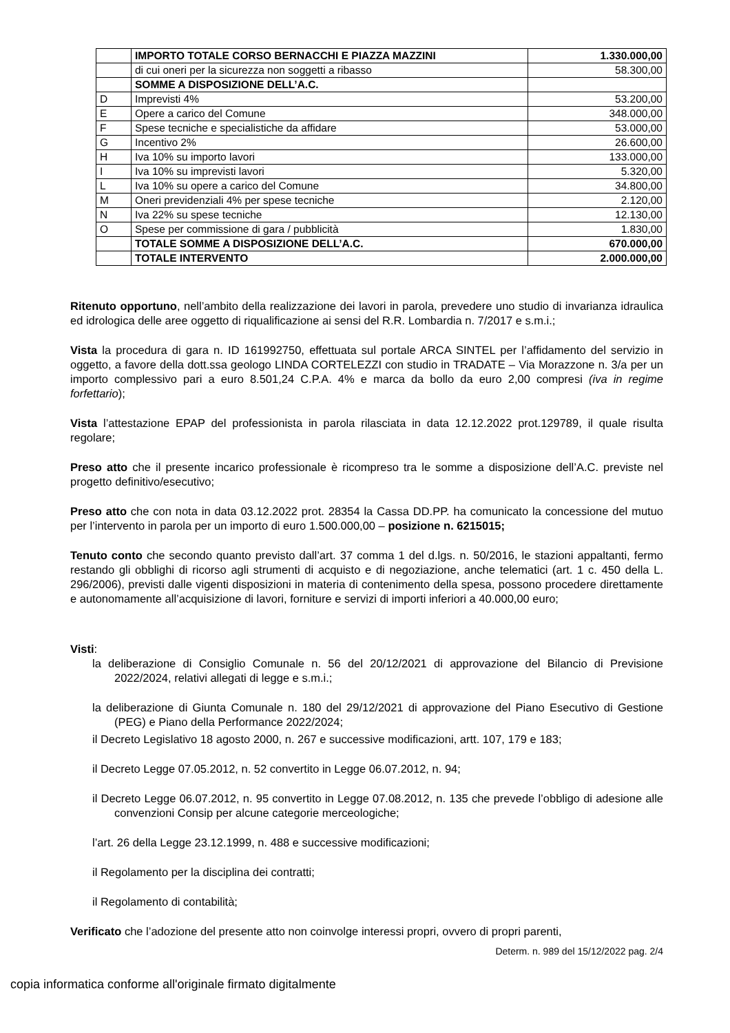| | IMPORTO TOTALE CORSO BERNACCHI E PIAZZA MAZZINI | 1.330.000,00 |
| | di cui oneri per la sicurezza non soggetti a ribasso | 58.300,00 |
| | SOMME A DISPOSIZIONE DELL’A.C. | |
| D | Imprevisti 4% | 53.200,00 |
| E | Opere a carico del Comune | 348.000,00 |
| F | Spese tecniche e specialistiche da affidare | 53.000,00 |
| G | Incentivo 2% | 26.600,00 |
| H | Iva 10% su importo lavori | 133.000,00 |
| I | Iva 10% su imprevisti lavori | 5.320,00 |
| L | Iva 10% su opere a carico del Comune | 34.800,00 |
| M | Oneri previdenziali 4% per spese tecniche | 2.120,00 |
| N | Iva 22% su spese tecniche | 12.130,00 |
| O | Spese per commissione di gara / pubblicità | 1.830,00 |
| | TOTALE SOMME A DISPOSIZIONE DELL’A.C. | 670.000,00 |
| | TOTALE INTERVENTO | 2.000.000,00 |
Ritenuto opportuno, nell’ambito della realizzazione dei lavori in parola, prevedere uno studio di invarianza idraulica ed idrologica delle aree oggetto di riqualificazione ai sensi del R.R. Lombardia n. 7/2017 e s.m.i.;
Vista la procedura di gara n. ID 161992750, effettuata sul portale ARCA SINTEL per l’affidamento del servizio in oggetto, a favore della dott.ssa geologo LINDA CORTELEZZI con studio in TRADATE – Via Morazzone n. 3/a per un importo complessivo pari a euro 8.501,24 C.P.A. 4% e marca da bollo da euro 2,00 compresi (iva in regime forfettario);
Vista l’attestazione EPAP del professionista in parola rilasciata in data 12.12.2022 prot.129789, il quale risulta regolare;
Preso atto che il presente incarico professionale è ricompreso tra le somme a disposizione dell’A.C. previste nel progetto definitivo/esecutivo;
Preso atto che con nota in data 03.12.2022 prot. 28354 la Cassa DD.PP. ha comunicato la concessione del mutuo per l’intervento in parola per un importo di euro 1.500.000,00 – posizione n. 6215015;
Tenuto conto che secondo quanto previsto dall’art. 37 comma 1 del d.lgs. n. 50/2016, le stazioni appaltanti, fermo restando gli obblighi di ricorso agli strumenti di acquisto e di negoziazione, anche telematici (art. 1 c. 450 della L. 296/2006), previsti dalle vigenti disposizioni in materia di contenimento della spesa, possono procedere direttamente e autonomamente all’acquisizione di lavori, forniture e servizi di importi inferiori a 40.000,00 euro;
Visti:
la deliberazione di Consiglio Comunale n. 56 del 20/12/2021 di approvazione del Bilancio di Previsione 2022/2024, relativi allegati di legge e s.m.i.;
la deliberazione di Giunta Comunale n. 180 del 29/12/2021 di approvazione del Piano Esecutivo di Gestione (PEG) e Piano della Performance 2022/2024;
il Decreto Legislativo 18 agosto 2000, n. 267 e successive modificazioni, artt. 107, 179 e 183;
il Decreto Legge 07.05.2012, n. 52 convertito in Legge 06.07.2012, n. 94;
il Decreto Legge 06.07.2012, n. 95 convertito in Legge 07.08.2012, n. 135 che prevede l’obbligo di adesione alle convenzioni Consip per alcune categorie merceologiche;
l’art. 26 della Legge 23.12.1999, n. 488 e successive modificazioni;
il Regolamento per la disciplina dei contratti;
il Regolamento di contabilità;
Verificato che l’adozione del presente atto non coinvolge interessi propri, ovvero di propri parenti,
Determ. n. 989 del 15/12/2022 pag. 2/4
copia informatica conforme all'originale firmato digitalmente